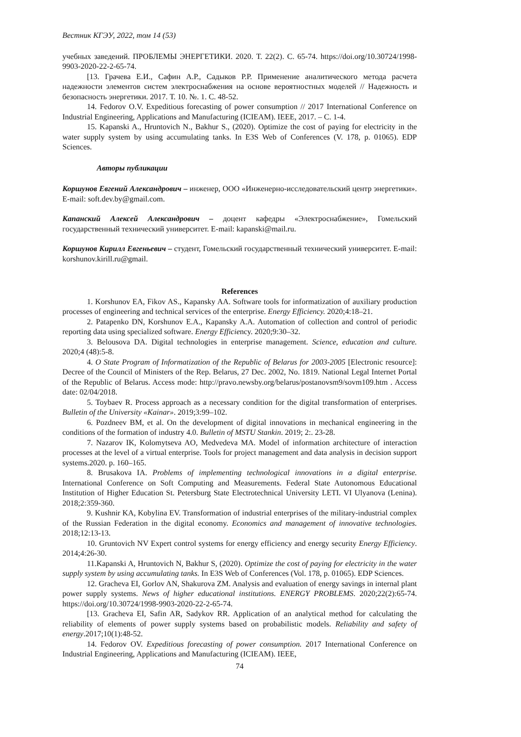Вестник КГЭУ, 2022, том 14 (53)
учебных заведений. ПРОБЛЕМЫ ЭНЕРГЕТИКИ. 2020. Т. 22(2). С. 65-74. https://doi.org/10.30724/1998-9903-2020-22-2-65-74.
[13. Грачева Е.И., Сафин А.Р., Садыков Р.Р. Применение аналитического метода расчета надежности элементов систем электроснабжения на основе вероятностных моделей // Надежность и безопасность энергетики. 2017. Т. 10. №. 1. С. 48-52.
14. Fedorov O.V. Expeditious forecasting of power consumption // 2017 International Conference on Industrial Engineering, Applications and Manufacturing (ICIEAM). IEEE, 2017. – С. 1-4.
15. Kapanski A., Hruntovich N., Bakhur S., (2020). Optimize the cost of paying for electricity in the water supply system by using accumulating tanks. In E3S Web of Conferences (V. 178, p. 01065). EDP Sciences.
Авторы публикации
Коршунов Евгений Александрович – инженер, ООО «Инженерно-исследовательский центр энергетики». E-mail: soft.dev.by@gmail.com.
Капанский Алексей Александрович – доцент кафедры «Электроснабжение», Гомельский государственный технический университет. E-mail: kapanski@mail.ru.
Коршунов Кирилл Евгеньевич – студент, Гомельский государственный технический университет. E-mail: korshunov.kirill.ru@gmail.
References
1. Korshunov EA, Fikov AS., Kapansky AA. Software tools for informatization of auxiliary production processes of engineering and technical services of the enterprise. Energy Efficiency. 2020;4:18–21.
2. Patapenko DN, Korshunov E.A., Kapansky A.A. Automation of collection and control of periodic reporting data using specialized software. Energy Efficiency. 2020;9:30–32.
3. Belousova DA. Digital technologies in enterprise management. Science, education and culture. 2020;4 (48):5-8.
4. O State Program of Informatization of the Republic of Belarus for 2003-2005 [Electronic resource]: Decree of the Council of Ministers of the Rep. Belarus, 27 Dec. 2002, No. 1819. National Legal Internet Portal of the Republic of Belarus. Access mode: http://pravo.newsby.org/belarus/postanovsm9/sovm109.htm . Access date: 02/04/2018.
5. Toybaev R. Process approach as a necessary condition for the digital transformation of enterprises. Bulletin of the University «Kainar». 2019;3:99–102.
6. Pozdneev BM, et al. On the development of digital innovations in mechanical engineering in the conditions of the formation of industry 4.0. Bulletin of MSTU Stankin. 2019; 2:. 23-28.
7. Nazarov IK, Kolomytseva AO, Medvedeva MA. Model of information architecture of interaction processes at the level of a virtual enterprise. Tools for project management and data analysis in decision support systems.2020. p. 160–165.
8. Brusakova IA. Problems of implementing technological innovations in a digital enterprise. International Conference on Soft Computing and Measurements. Federal State Autonomous Educational Institution of Higher Education St. Petersburg State Electrotechnical University LETI. VI Ulyanova (Lenina). 2018;2:359-360.
9. Kushnir KA, Kobylina EV. Transformation of industrial enterprises of the military-industrial complex of the Russian Federation in the digital economy. Economics and management of innovative technologies. 2018;12:13-13.
10. Gruntovich NV Expert control systems for energy efficiency and energy security Energy Efficiency. 2014;4:26-30.
11.Kapanski A, Hruntovich N, Bakhur S, (2020). Optimize the cost of paying for electricity in the water supply system by using accumulating tanks. In E3S Web of Conferences (Vol. 178, p. 01065). EDP Sciences.
12. Gracheva EI, Gorlov AN, Shakurova ZM. Analysis and evaluation of energy savings in internal plant power supply systems. News of higher educational institutions. ENERGY PROBLEMS. 2020;22(2):65-74. https://doi.org/10.30724/1998-9903-2020-22-2-65-74.
[13. Gracheva EI, Safin AR, Sadykov RR. Application of an analytical method for calculating the reliability of elements of power supply systems based on probabilistic models. Reliability and safety of energy.2017;10(1):48-52.
14. Fedorov OV. Expeditious forecasting of power consumption. 2017 International Conference on Industrial Engineering, Applications and Manufacturing (ICIEAM). IEEE,
74